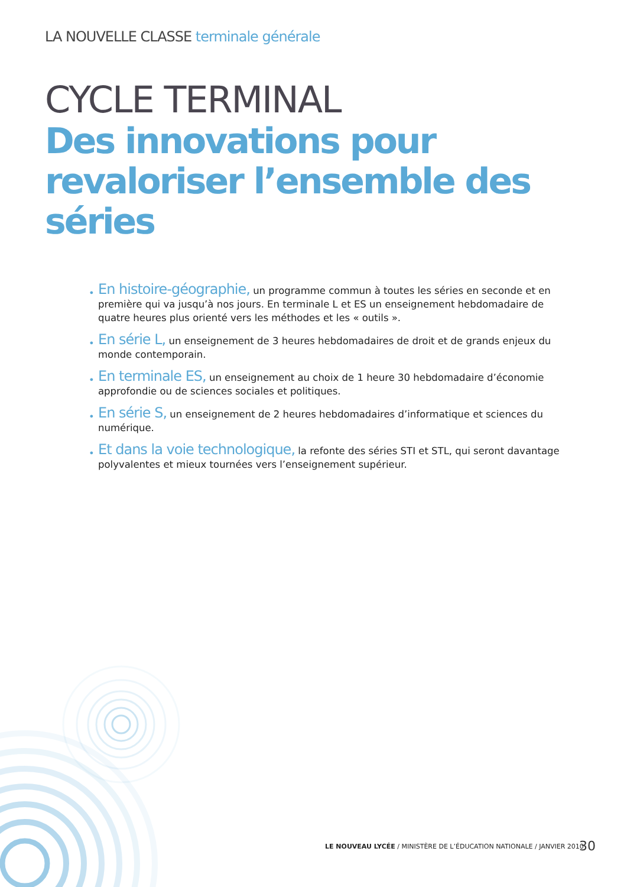LA NOUVELLE CLASSE terminale générale
CYCLE TERMINAL
Des innovations pour revaloriser l’ensemble des séries
• En histoire-géographie, un programme commun à toutes les séries en seconde et en première qui va jusqu’à nos jours. En terminale L et ES un enseignement hebdomadaire de quatre heures plus orienté vers les méthodes et les « outils ».
• En série L, un enseignement de 3 heures hebdomadaires de droit et de grands enjeux du monde contemporain.
• En terminale ES, un enseignement au choix de 1 heure 30 hebdomadaire d’économie approfondie ou de sciences sociales et politiques.
• En série S, un enseignement de 2 heures hebdomadaires d’informatique et sciences du numérique.
• Et dans la voie technologique, la refonte des séries STI et STL, qui seront davantage polyvalentes et mieux tournées vers l’enseignement supérieur.
LE NOUVEAU LYCÉE / MINISTÈRE DE L’ÉDUCATION NATIONALE / JANVIER 2010
30